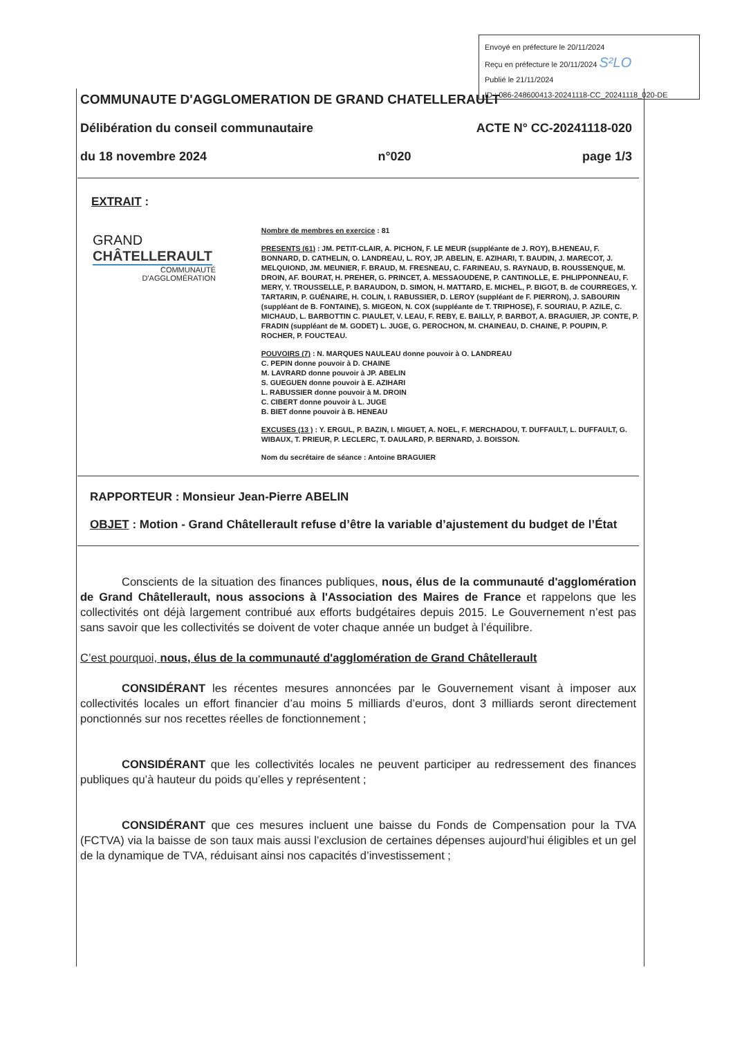Envoyé en préfecture le 20/11/2024
Reçu en préfecture le 20/11/2024 S²LO
Publié le 21/11/2024
ID : 086-248600413-20241118-CC_20241118_020-DE
COMMUNAUTE D'AGGLOMERATION DE GRAND CHATELLERAULT
Délibération du conseil communautaire ACTE N° CC-20241118-020
du 18 novembre 2024 n°020 page 1/3
EXTRAIT :
GRAND
CHÂTELLERAULT
COMMUNAUTÉ
D'AGGLOMÉRATION
Nombre de membres en exercice : 81
PRESENTS (61) : JM. PETIT-CLAIR, A. PICHON, F. LE MEUR (suppléante de J. ROY), B.HENEAU, F. BONNARD, D. CATHELIN, O. LANDREAU, L. ROY, JP. ABELIN, E. AZIHARI, T. BAUDIN, J. MARECOT, J. MELQUIOND, JM. MEUNIER, F. BRAUD, M. FRESNEAU, C. FARINEAU, S. RAYNAUD, B. ROUSSENQUE, M. DROIN, AF. BOURAT, H. PREHER, G. PRINCET, A. MESSAOUDENE, P. CANTINOLLE, E. PHLIPPONNEAU, F. MERY, Y. TROUSSELLE, P. BARAUDON, D. SIMON, H. MATTARD, E. MICHEL, P. BIGOT, B. de COURREGES, Y. TARTARIN, P. GUÉNAIRE, H. COLIN, I. RABUSSIER, D. LEROY (suppléant de F. PIERRON), J. SABOURIN (suppléant de B. FONTAINE), S. MIGEON, N. COX (suppléante de T. TRIPHOSE), F. SOURIAU, P. AZILE, C. MICHAUD, L. BARBOTTIN C. PIAULET, V. LEAU, F. REBY, E. BAILLY, P. BARBOT, A. BRAGUIER, JP. CONTE, P. FRADIN (suppléant de M. GODET) L. JUGE, G. PEROCHON, M. CHAINEAU, D. CHAINE, P. POUPIN, P. ROCHER, P. FOUCTEAU.
POUVOIRS (7) : N. MARQUES NAULEAU donne pouvoir à O. LANDREAU
C. PEPIN donne pouvoir à D. CHAINE
M. LAVRARD donne pouvoir à JP. ABELIN
S. GUEGUEN donne pouvoir à E. AZIHARI
L. RABUSSIER donne pouvoir à M. DROIN
C. CIBERT donne pouvoir à L. JUGE
B. BIET donne pouvoir à B. HENEAU
EXCUSES (13 ) : Y. ERGUL, P. BAZIN, I. MIGUET, A. NOEL, F. MERCHADOU, T. DUFFAULT, L. DUFFAULT, G. WIBAUX, T. PRIEUR, P. LECLERC, T. DAULARD, P. BERNARD, J. BOISSON.
Nom du secrétaire de séance : Antoine BRAGUIER
RAPPORTEUR : Monsieur Jean-Pierre ABELIN
OBJET : Motion - Grand Châtellerault refuse d’être la variable d’ajustement du budget de l’État
Conscients de la situation des finances publiques, nous, élus de la communauté d'agglomération de Grand Châtellerault, nous associons à l'Association des Maires de France et rappelons que les collectivités ont déjà largement contribué aux efforts budgétaires depuis 2015. Le Gouvernement n’est pas sans savoir que les collectivités se doivent de voter chaque année un budget à l’équilibre.
C’est pourquoi, nous, élus de la communauté d'agglomération de Grand Châtellerault
CONSIDÉRANT les récentes mesures annoncées par le Gouvernement visant à imposer aux collectivités locales un effort financier d’au moins 5 milliards d’euros, dont 3 milliards seront directement ponctionnés sur nos recettes réelles de fonctionnement ;
CONSIDÉRANT que les collectivités locales ne peuvent participer au redressement des finances publiques qu’à hauteur du poids qu’elles y représentent ;
CONSIDÉRANT que ces mesures incluent une baisse du Fonds de Compensation pour la TVA (FCTVA) via la baisse de son taux mais aussi l’exclusion de certaines dépenses aujourd’hui éligibles et un gel de la dynamique de TVA, réduisant ainsi nos capacités d’investissement ;